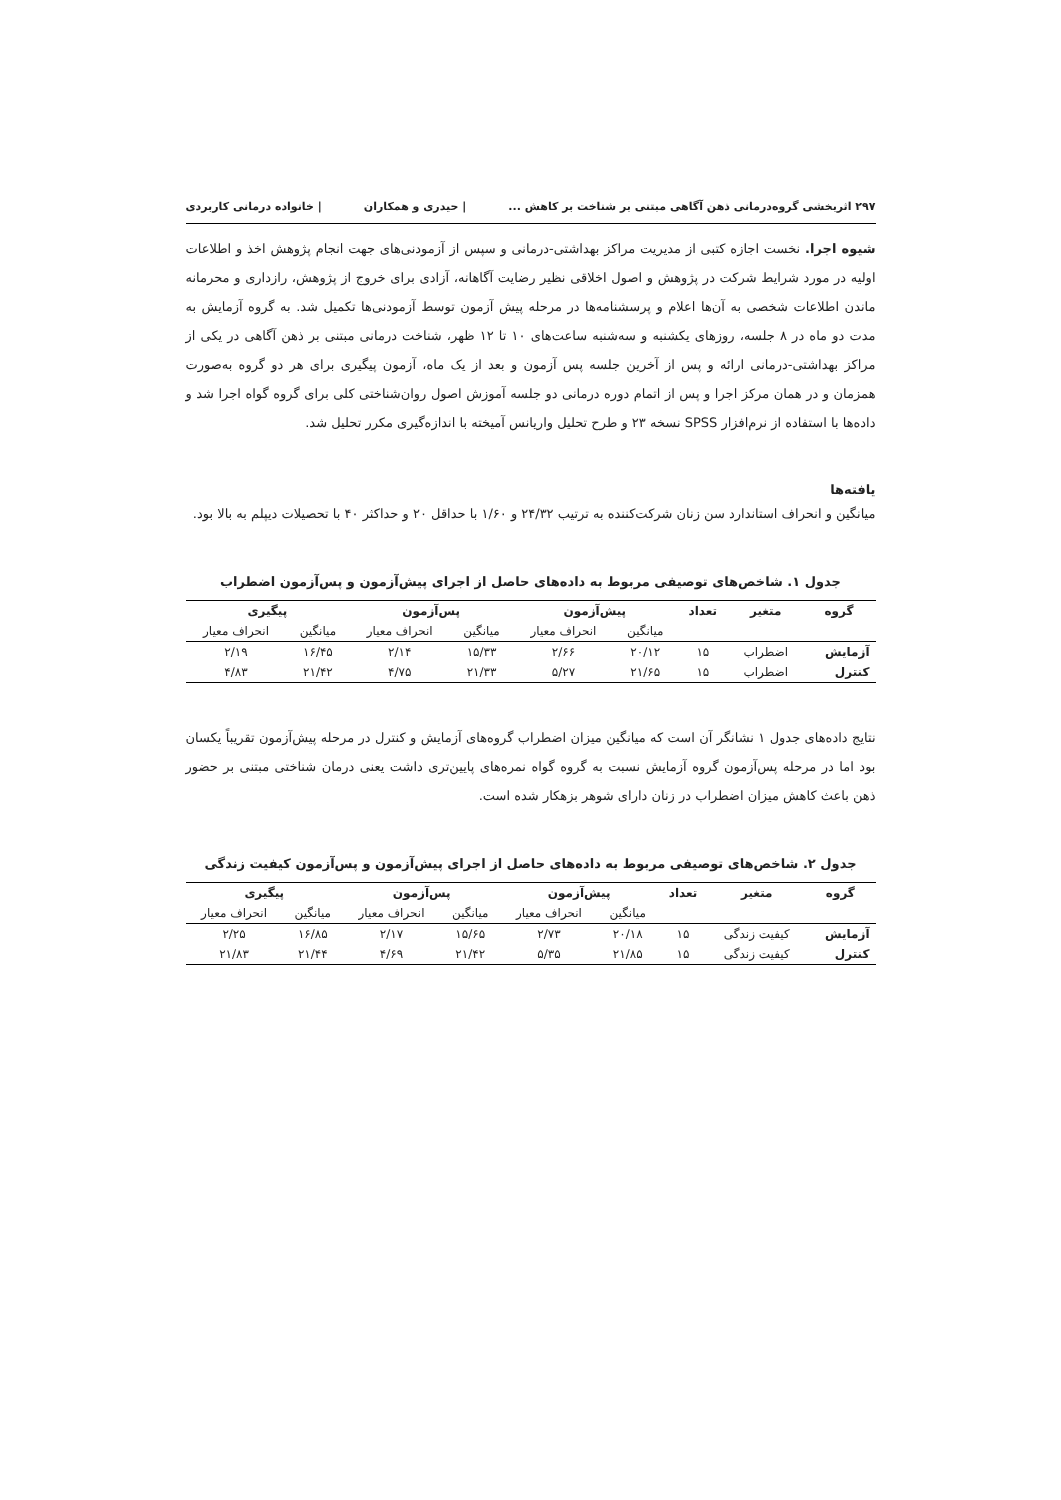۲۹۷ اثربخشی گروه‌درمانی ذهن آگاهی مبتنی بر شناخت بر کاهش ... | حیدری و همکاران | خانواده درمانی کاربردی
شیوه اجرا. نخست اجازه کتبی از مدیریت مراکز بهداشتی-درمانی و سپس از آزمودنی‌های جهت انجام پژوهش اخذ و اطلاعات اولیه در مورد شرایط شرکت در پژوهش و اصول اخلاقی نظیر رضایت آگاهانه، آزادی برای خروج از پژوهش، رازداری و محرمانه ماندن اطلاعات شخصی به آن‌ها اعلام و پرسشنامه‌ها در مرحله پیش آزمون توسط آزمودنی‌ها تکمیل شد. به گروه آزمایش به مدت دو ماه در ۸ جلسه، روزهای یکشنبه و سه‌شنبه ساعت‌های ۱۰ تا ۱۲ ظهر، شناخت درمانی مبتنی بر ذهن آگاهی در یکی از مراکز بهداشتی-درمانی ارائه و پس از آخرین جلسه پس آزمون و بعد از یک ماه، آزمون پیگیری برای هر دو گروه به‌صورت همزمان و در همان مرکز اجرا و پس از اتمام دوره درمانی دو جلسه آموزش اصول روان‌شناختی کلی برای گروه گواه اجرا شد و داده‌ها با استفاده از نرم‌افزار SPSS نسخه ۲۳ و طرح تحلیل واریانس آمیخته با اندازه‌گیری مکرر تحلیل شد.
یافته‌ها
میانگین و انحراف استاندارد سن زنان شرکت‌کننده به ترتیب ۲۴/۳۲ و ۱/۶۰ با حداقل ۲۰ و حداکثر ۴۰ با تحصیلات دیپلم به بالا بود.
جدول ۱. شاخص‌های توصیفی مربوط به داده‌های حاصل از اجرای پیش‌آزمون و پس‌آزمون اضطراب
| گروه | متغیر | تعداد | پیش‌آزمون | | پس‌آزمون | | پیگیری | |
| --- | --- | --- | --- | --- | --- | --- | --- | --- |
| | | | میانگین | انحراف معیار | میانگین | انحراف معیار | میانگین | انحراف معیار |
| آزمایش | اضطراب | ۱۵ | ۲۰/۱۲ | ۲/۶۶ | ۱۵/۳۳ | ۲/۱۴ | ۱۶/۴۵ | ۲/۱۹ |
| کنترل | اضطراب | ۱۵ | ۲۱/۶۵ | ۵/۲۷ | ۲۱/۳۳ | ۴/۷۵ | ۲۱/۴۲ | ۴/۸۳ |
نتایج داده‌های جدول ۱ نشانگر آن است که میانگین میزان اضطراب گروه‌های آزمایش و کنترل در مرحله پیش‌آزمون تقریباً یکسان بود اما در مرحله پس‌آزمون گروه آزمایش نسبت به گروه گواه نمره‌های پایین‌تری داشت یعنی درمان شناختی مبتنی بر حضور ذهن باعث کاهش میزان اضطراب در زنان دارای شوهر بزهکار شده است.
جدول ۲. شاخص‌های توصیفی مربوط به داده‌های حاصل از اجرای پیش‌آزمون و پس‌آزمون کیفیت زندگی
| گروه | متغیر | تعداد | پیش‌آزمون | | پس‌آزمون | | پیگیری | |
| --- | --- | --- | --- | --- | --- | --- | --- | --- |
| | | | میانگین | انحراف معیار | میانگین | انحراف معیار | میانگین | انحراف معیار |
| آزمایش | کیفیت زندگی | ۱۵ | ۲۰/۱۸ | ۲/۷۳ | ۱۵/۶۵ | ۲/۱۷ | ۱۶/۸۵ | ۲/۲۵ |
| کنترل | کیفیت زندگی | ۱۵ | ۲۱/۸۵ | ۵/۳۵ | ۲۱/۴۲ | ۴/۶۹ | ۲۱/۴۴ | ۲۱/۸۳ |